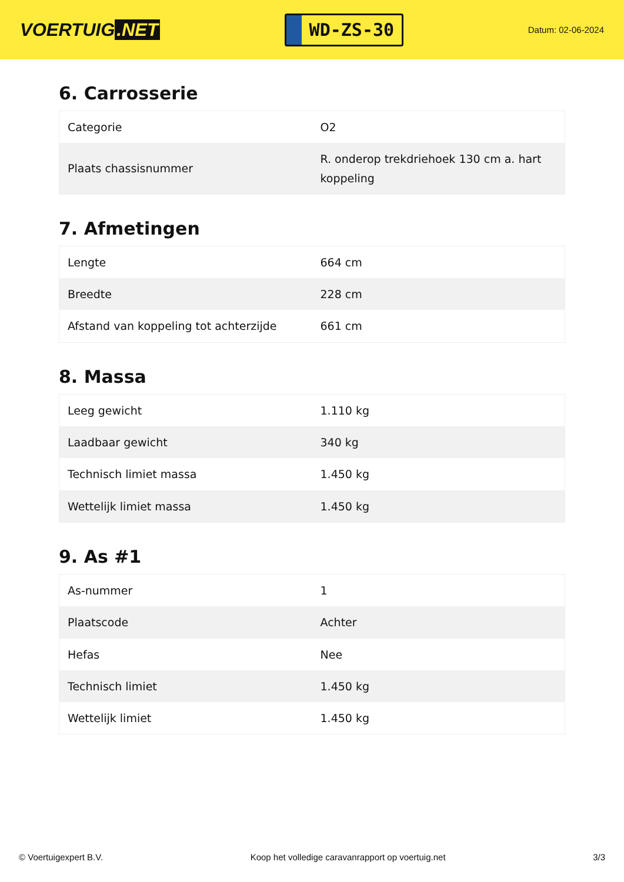VOERTUIG.NET
WD-ZS-30
Datum: 02-06-2024
6. Carrosserie
| Categorie | O2 |
| Plaats chassisnummer | R. onderop trekdriehoek 130 cm a. hart koppeling |
7. Afmetingen
| Lengte | 664 cm |
| Breedte | 228 cm |
| Afstand van koppeling tot achterzijde | 661 cm |
8. Massa
| Leeg gewicht | 1.110 kg |
| Laadbaar gewicht | 340 kg |
| Technisch limiet massa | 1.450 kg |
| Wettelijk limiet massa | 1.450 kg |
9. As #1
| As-nummer | 1 |
| Plaatscode | Achter |
| Hefas | Nee |
| Technisch limiet | 1.450 kg |
| Wettelijk limiet | 1.450 kg |
© Voertuigexpert B.V. Koop het volledige caravanrapport op voertuig.net 3/3